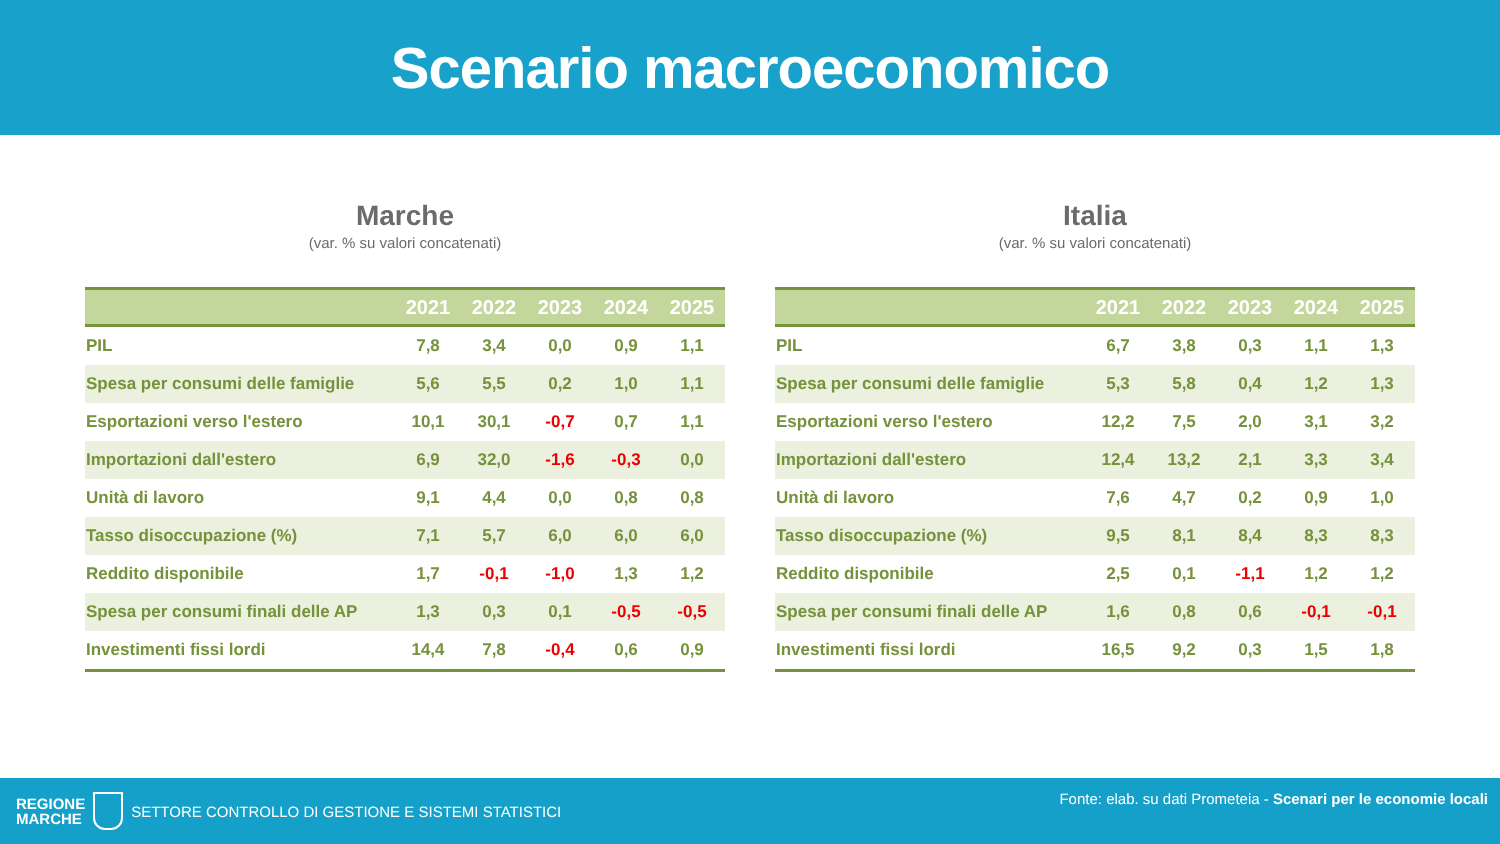Scenario macroeconomico
Marche
(var. % su valori concatenati)
| | 2021 | 2022 | 2023 | 2024 | 2025 |
| --- | --- | --- | --- | --- | --- |
| PIL | 7,8 | 3,4 | 0,0 | 0,9 | 1,1 |
| Spesa per consumi delle famiglie | 5,6 | 5,5 | 0,2 | 1,0 | 1,1 |
| Esportazioni verso l'estero | 10,1 | 30,1 | -0,7 | 0,7 | 1,1 |
| Importazioni dall'estero | 6,9 | 32,0 | -1,6 | -0,3 | 0,0 |
| Unità di lavoro | 9,1 | 4,4 | 0,0 | 0,8 | 0,8 |
| Tasso disoccupazione (%) | 7,1 | 5,7 | 6,0 | 6,0 | 6,0 |
| Reddito disponibile | 1,7 | -0,1 | -1,0 | 1,3 | 1,2 |
| Spesa per consumi finali delle AP | 1,3 | 0,3 | 0,1 | -0,5 | -0,5 |
| Investimenti fissi lordi | 14,4 | 7,8 | -0,4 | 0,6 | 0,9 |
Italia
(var. % su valori concatenati)
| | 2021 | 2022 | 2023 | 2024 | 2025 |
| --- | --- | --- | --- | --- | --- |
| PIL | 6,7 | 3,8 | 0,3 | 1,1 | 1,3 |
| Spesa per consumi delle famiglie | 5,3 | 5,8 | 0,4 | 1,2 | 1,3 |
| Esportazioni verso l'estero | 12,2 | 7,5 | 2,0 | 3,1 | 3,2 |
| Importazioni dall'estero | 12,4 | 13,2 | 2,1 | 3,3 | 3,4 |
| Unità di lavoro | 7,6 | 4,7 | 0,2 | 0,9 | 1,0 |
| Tasso disoccupazione (%) | 9,5 | 8,1 | 8,4 | 8,3 | 8,3 |
| Reddito disponibile | 2,5 | 0,1 | -1,1 | 1,2 | 1,2 |
| Spesa per consumi finali delle AP | 1,6 | 0,8 | 0,6 | -0,1 | -0,1 |
| Investimenti fissi lordi | 16,5 | 9,2 | 0,3 | 1,5 | 1,8 |
REGIONE
MARCHE SETTORE CONTROLLO DI GESTIONE E SISTEMI STATISTICI
Fonte: elab. su dati Prometeia - Scenari per le economie locali